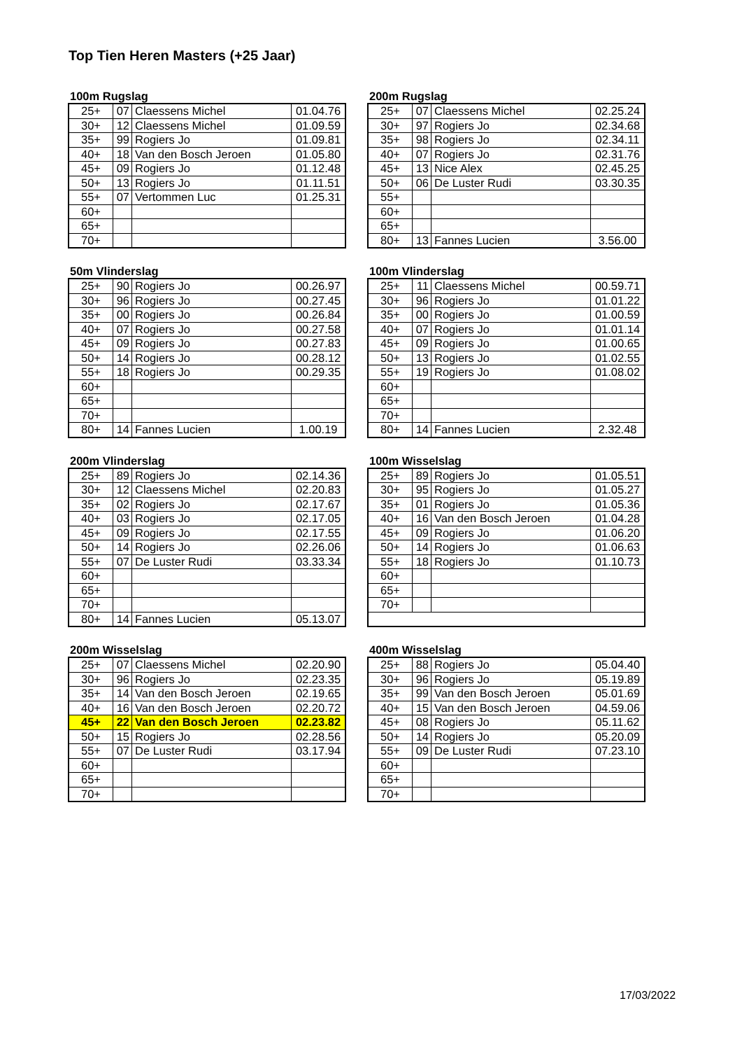Top Tien Heren Masters (+25 Jaar)
100m Rugslag
| 25+ | 07 | Claessens Michel | 01.04.76 |
| 30+ | 12 | Claessens Michel | 01.09.59 |
| 35+ | 99 | Rogiers Jo | 01.09.81 |
| 40+ | 18 | Van den Bosch Jeroen | 01.05.80 |
| 45+ | 09 | Rogiers Jo | 01.12.48 |
| 50+ | 13 | Rogiers Jo | 01.11.51 |
| 55+ | 07 | Vertommen Luc | 01.25.31 |
| 60+ | | | |
| 65+ | | | |
| 70+ | | | |
200m Rugslag
| 25+ | 07 | Claessens Michel | 02.25.24 |
| 30+ | 97 | Rogiers Jo | 02.34.68 |
| 35+ | 98 | Rogiers Jo | 02.34.11 |
| 40+ | 07 | Rogiers Jo | 02.31.76 |
| 45+ | 13 | Nice Alex | 02.45.25 |
| 50+ | 06 | De Luster Rudi | 03.30.35 |
| 55+ | | | |
| 60+ | | | |
| 65+ | | | |
| 80+ | 13 | Fannes Lucien | 3.56.00 |
50m Vlinderslag
| 25+ | 90 | Rogiers Jo | 00.26.97 |
| 30+ | 96 | Rogiers Jo | 00.27.45 |
| 35+ | 00 | Rogiers Jo | 00.26.84 |
| 40+ | 07 | Rogiers Jo | 00.27.58 |
| 45+ | 09 | Rogiers Jo | 00.27.83 |
| 50+ | 14 | Rogiers Jo | 00.28.12 |
| 55+ | 18 | Rogiers Jo | 00.29.35 |
| 60+ | | | |
| 65+ | | | |
| 70+ | | | |
| 80+ | 14 | Fannes Lucien | 1.00.19 |
100m Vlinderslag
| 25+ | 11 | Claessens Michel | 00.59.71 |
| 30+ | 96 | Rogiers Jo | 01.01.22 |
| 35+ | 00 | Rogiers Jo | 01.00.59 |
| 40+ | 07 | Rogiers Jo | 01.01.14 |
| 45+ | 09 | Rogiers Jo | 01.00.65 |
| 50+ | 13 | Rogiers Jo | 01.02.55 |
| 55+ | 19 | Rogiers Jo | 01.08.02 |
| 60+ | | | |
| 65+ | | | |
| 70+ | | | |
| 80+ | 14 | Fannes Lucien | 2.32.48 |
200m Vlinderslag
| 25+ | 89 | Rogiers Jo | 02.14.36 |
| 30+ | 12 | Claessens Michel | 02.20.83 |
| 35+ | 02 | Rogiers Jo | 02.17.67 |
| 40+ | 03 | Rogiers Jo | 02.17.05 |
| 45+ | 09 | Rogiers Jo | 02.17.55 |
| 50+ | 14 | Rogiers Jo | 02.26.06 |
| 55+ | 07 | De Luster Rudi | 03.33.34 |
| 60+ | | | |
| 65+ | | | |
| 70+ | | | |
| 80+ | 14 | Fannes Lucien | 05.13.07 |
100m Wisselslag
| 25+ | 89 | Rogiers Jo | 01.05.51 |
| 30+ | 95 | Rogiers Jo | 01.05.27 |
| 35+ | 01 | Rogiers Jo | 01.05.36 |
| 40+ | 16 | Van den Bosch Jeroen | 01.04.28 |
| 45+ | 09 | Rogiers Jo | 01.06.20 |
| 50+ | 14 | Rogiers Jo | 01.06.63 |
| 55+ | 18 | Rogiers Jo | 01.10.73 |
| 60+ | | | |
| 65+ | | | |
| 70+ | | | |
200m Wisselslag
| 25+ | 07 | Claessens Michel | 02.20.90 |
| 30+ | 96 | Rogiers Jo | 02.23.35 |
| 35+ | 14 | Van den Bosch Jeroen | 02.19.65 |
| 40+ | 16 | Van den Bosch Jeroen | 02.20.72 |
| 45+ | 22 | Van den Bosch Jeroen | 02.23.82 |
| 50+ | 15 | Rogiers Jo | 02.28.56 |
| 55+ | 07 | De Luster Rudi | 03.17.94 |
| 60+ | | | |
| 65+ | | | |
| 70+ | | | |
400m Wisselslag
| 25+ | 88 | Rogiers Jo | 05.04.40 |
| 30+ | 96 | Rogiers Jo | 05.19.89 |
| 35+ | 99 | Van den Bosch Jeroen | 05.01.69 |
| 40+ | 15 | Van den Bosch Jeroen | 04.59.06 |
| 45+ | 08 | Rogiers Jo | 05.11.62 |
| 50+ | 14 | Rogiers Jo | 05.20.09 |
| 55+ | 09 | De Luster Rudi | 07.23.10 |
| 60+ | | | |
| 65+ | | | |
| 70+ | | | |
17/03/2022